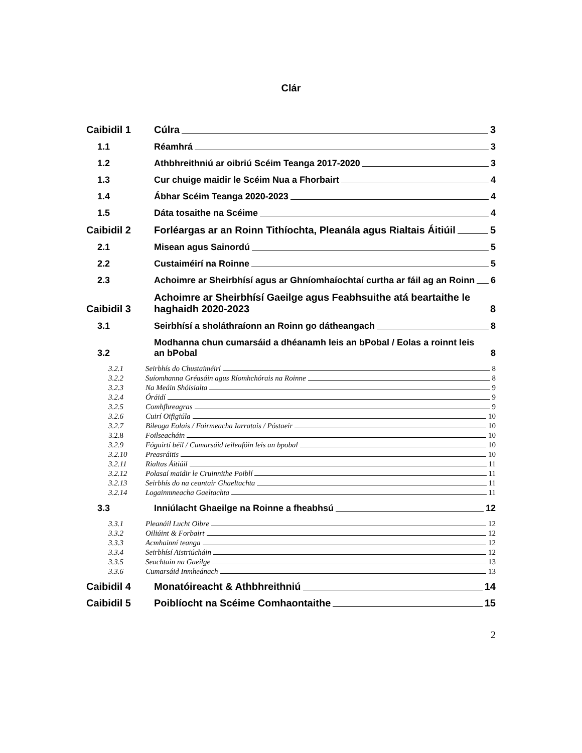Clár
Caibidil 1
Cúlra 3
1.1
Réamhrá 3
1.2
Athbhreithniú ar oibriú Scéim Teanga 2017-2020 3
1.3
Cur chuige maidir le Scéim Nua a Fhorbairt 4
1.4
Ábhar Scéim Teanga 2020-2023 4
1.5
Dáta tosaithe na Scéime 4
Caibidil 2
Forléargas ar an Roinn Tithíochta, Pleanála agus Rialtais Áitiúil 5
2.1
Misean agus Sainordú 5
2.2
Custaiméirí na Roinne 5
2.3
Achoimre ar Sheirbhísí agus ar Ghníomhaíochtaí curtha ar fáil ag an Roinn 6
Caibidil 3
Achoimre ar Sheirbhísí Gaeilge agus Feabhsuithe atá beartaithe le haghaidh 2020-2023 8
3.1
Seirbhísí a sholáthraíonn an Roinn go dátheangach 8
3.2
Modhanna chun cumarsáid a dhéanamh leis an bPobal / Eolas a roinnt leis an bPobal 8
3.2.1
Seirbhís do Chustaiméirí 8
3.2.2
Suíomhanna Gréasáin agus Ríomhchórais na Roinne 8
3.2.3
Na Meáin Shóisialta 9
3.2.4
Óráidí 9
3.2.5
Comhfhreagras 9
3.2.6
Cuirí Oifigiúla 10
3.2.7
Bileoga Eolais / Foirmeacha Iarratais / Póstaeir 10
3.2.8
Foilseacháin 10
3.2.9
Fógairtí béil / Cumarsáid teileafóin leis an bpobal 10
3.2.10
Preasráitis 10
3.2.11
Rialtas Áitiúil 11
3.2.12
Polasaí maidir le Cruinnithe Poiblí 11
3.2.13
Seirbhís do na ceantair Ghaeltachta 11
3.2.14
Logainmneacha Gaeltachta 11
3.3
Inniúlacht Ghaeilge na Roinne a fheabhsú 12
3.3.1
Pleanáil Lucht Oibre 12
3.3.2
Oiliúint & Forbairt 12
3.3.3
Acmhainní teanga 12
3.3.4
Seirbhísí Aistriúcháin 12
3.3.5
Seachtain na Gaeilge 13
3.3.6
Cumarsáid Inmheánach 13
Caibidil 4
Monatóireacht & Athbhreithniú 14
Caibidil 5
Poiblíocht na Scéime Comhaontaithe 15
2